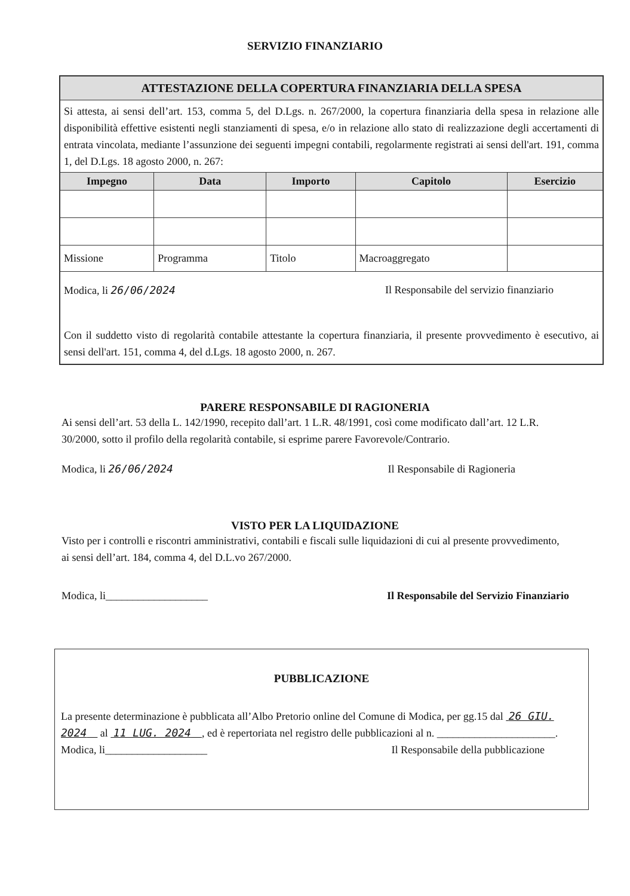SERVIZIO FINANZIARIO
| ATTESTAZIONE DELLA COPERTURA FINANZIARIA DELLA SPESA | | | | |
| --- | --- | --- | --- | --- |
| Si attesta, ai sensi dell’art. 153, comma 5, del D.Lgs. n. 267/2000, la copertura finanziaria della spesa in relazione alle disponibilità effettive esistenti negli stanziamenti di spesa, e/o in relazione allo stato di realizzazione degli accertamenti di entrata vincolata, mediante l’assunzione dei seguenti impegni contabili, regolarmente registrati ai sensi dell'art. 191, comma 1, del D.Lgs. 18 agosto 2000, n. 267: | | | | |
| Impegno | Data | Importo | Capitolo | Esercizio |
| Missione | Programma | Titolo | Macroaggregato | |
| Modica, li 26/06/2024 Il Responsabile del servizio finanziario Con il suddetto visto di regolarità contabile attestante la copertura finanziaria, il presente provvedimento è esecutivo, ai sensi dell'art. 151, comma 4, del d.Lgs. 18 agosto 2000, n. 267. | | | | |
PARERE RESPONSABILE DI RAGIONERIA
Ai sensi dell’art. 53 della L. 142/1990, recepito dall’art. 1 L.R. 48/1991, così come modificato dall’art. 12 L.R. 30/2000, sotto il profilo della regolarità contabile, si esprime parere Favorevole/Contrario.
Modica, li 26/06/2024 Il Responsabile di Ragioneria
VISTO PER LA LIQUIDAZIONE
Visto per i controlli e riscontri amministrativi, contabili e fiscali sulle liquidazioni di cui al presente provvedimento, ai sensi dell’art. 184, comma 4, del D.L.vo 267/2000.
Modica, li___________________ Il Responsabile del Servizio Finanziario
PUBBLICAZIONE
La presente determinazione è pubblicata all’Albo Pretorio online del Comune di Modica, per gg.15 dal 26 GIU. 2024 al 11 LUG. 2024 , ed è repertoriata nel registro delle pubblicazioni al n. ______________________.
Modica, li___________________ Il Responsabile della pubblicazione